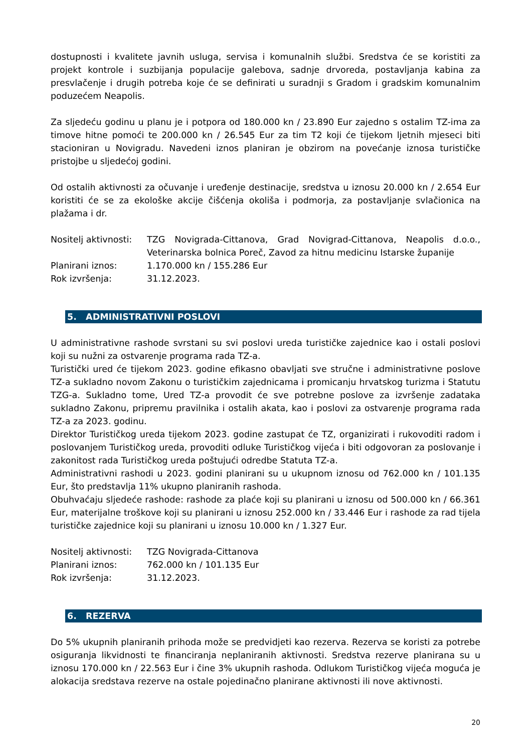dostupnosti i kvalitete javnih usluga, servisa i komunalnih službi. Sredstva će se koristiti za projekt kontrole i suzbijanja populacije galebova, sadnje drvoreda, postavljanja kabina za presvlačenje i drugih potreba koje će se definirati u suradnji s Gradom i gradskim komunalnim poduzećem Neapolis.
Za sljedeću godinu u planu je i potpora od 180.000 kn / 23.890 Eur zajedno s ostalim TZ-ima za timove hitne pomoći te 200.000 kn / 26.545 Eur za tim T2 koji će tijekom ljetnih mjeseci biti stacioniran u Novigradu. Navedeni iznos planiran je obzirom na povećanje iznosa turističke pristojbe u sljedećoj godini.
Od ostalih aktivnosti za očuvanje i uređenje destinacije, sredstva u iznosu 20.000 kn / 2.654 Eur koristiti će se za ekološke akcije čišćenja okoliša i podmorja, za postavljanje svlačionica na plažama i dr.
Nositelj aktivnosti:
TZG Novigrada-Cittanova, Grad Novigrad-Cittanova, Neapolis d.o.o., Veterinarska bolnica Poreč, Zavod za hitnu medicinu Istarske županije
Planirani iznos: 1.170.000 kn / 155.286 Eur
Rok izvršenja: 31.12.2023.
5. ADMINISTRATIVNI POSLOVI
U administrativne rashode svrstani su svi poslovi ureda turističke zajednice kao i ostali poslovi koji su nužni za ostvarenje programa rada TZ-a.
Turistički ured će tijekom 2023. godine efikasno obavljati sve stručne i administrativne poslove TZ-a sukladno novom Zakonu o turističkim zajednicama i promicanju hrvatskog turizma i Statutu TZG-a. Sukladno tome, Ured TZ-a provodit će sve potrebne poslove za izvršenje zadataka sukladno Zakonu, pripremu pravilnika i ostalih akata, kao i poslovi za ostvarenje programa rada TZ-a za 2023. godinu.
Direktor Turističkog ureda tijekom 2023. godine zastupat će TZ, organizirati i rukovoditi radom i poslovanjem Turističkog ureda, provoditi odluke Turističkog vijeća i biti odgovoran za poslovanje i zakonitost rada Turističkog ureda poštujući odredbe Statuta TZ-a.
Administrativni rashodi u 2023. godini planirani su u ukupnom iznosu od 762.000 kn / 101.135 Eur, što predstavlja 11% ukupno planiranih rashoda.
Obuhvaćaju sljedeće rashode: rashode za plaće koji su planirani u iznosu od 500.000 kn / 66.361 Eur, materijalne troškove koji su planirani u iznosu 252.000 kn / 33.446 Eur i rashode za rad tijela turističke zajednice koji su planirani u iznosu 10.000 kn / 1.327 Eur.
Nositelj aktivnosti:
TZG Novigrada-Cittanova
Planirani iznos: 762.000 kn / 101.135 Eur
Rok izvršenja: 31.12.2023.
6. REZERVA
Do 5% ukupnih planiranih prihoda može se predvidjeti kao rezerva. Rezerva se koristi za potrebe osiguranja likvidnosti te financiranja neplaniranih aktivnosti. Sredstva rezerve planirana su u iznosu 170.000 kn / 22.563 Eur i čine 3% ukupnih rashoda. Odlukom Turističkog vijeća moguća je alokacija sredstava rezerve na ostale pojedinačno planirane aktivnosti ili nove aktivnosti.
20